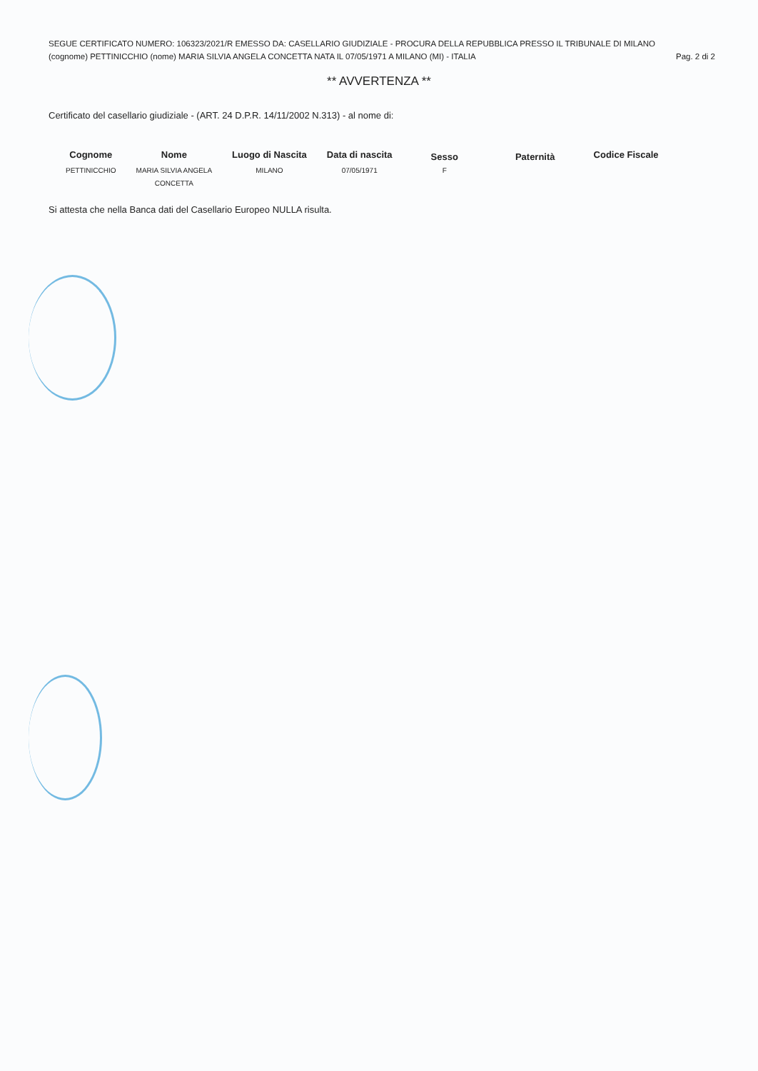SEGUE CERTIFICATO NUMERO: 106323/2021/R EMESSO DA: CASELLARIO GIUDIZIALE - PROCURA DELLA REPUBBLICA PRESSO IL TRIBUNALE DI MILANO
(cognome) PETTINICCHIO (nome) MARIA SILVIA ANGELA CONCETTA NATA IL 07/05/1971 A MILANO (MI) - ITALIA Pag. 2 di 2
** AVVERTENZA **
Certificato del casellario giudiziale - (ART. 24 D.P.R. 14/11/2002 N.313) - al nome di:
| Cognome | Nome | Luogo di Nascita | Data di nascita | Sesso | Paternità | Codice Fiscale |
| --- | --- | --- | --- | --- | --- | --- |
| PETTINICCHIO | MARIA SILVIA ANGELA CONCETTA | MILANO | 07/05/1971 | F | | |
Si attesta che nella Banca dati del Casellario Europeo NULLA risulta.